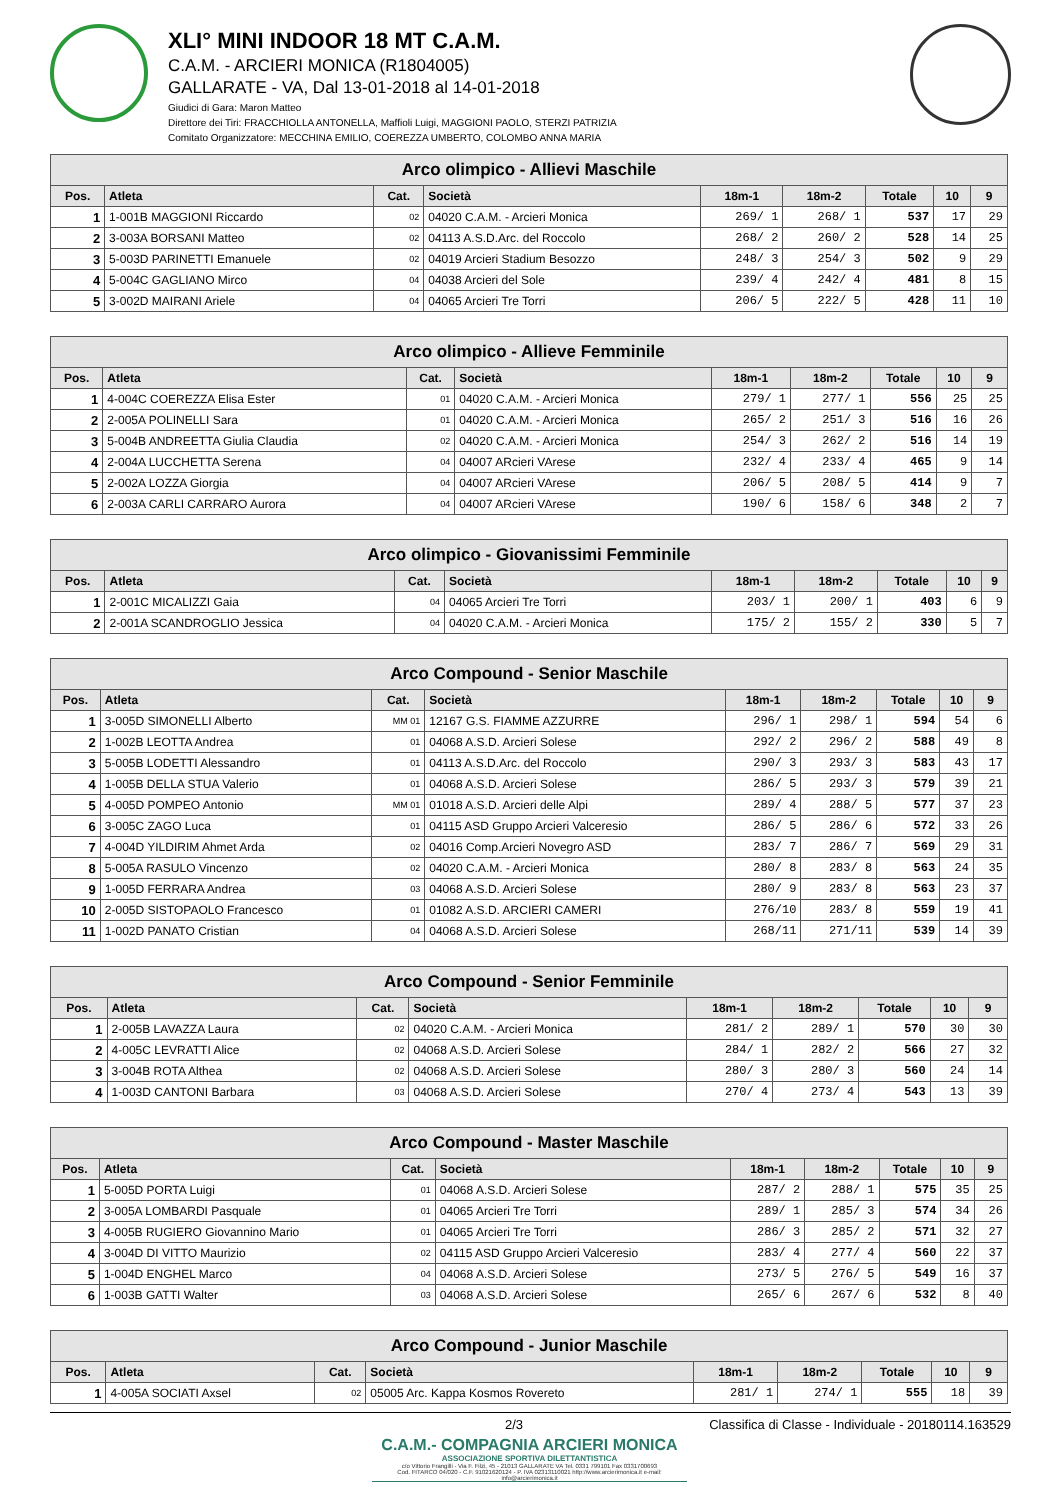XLI° MINI INDOOR 18 MT C.A.M.
C.A.M. - ARCIERI MONICA (R1804005)
GALLARATE - VA, Dal 13-01-2018 al 14-01-2018
Giudici di Gara: Maron Matteo
Direttore dei Tiri: FRACCHIOLLA ANTONELLA, Maffioli Luigi, MAGGIONI PAOLO, STERZI PATRIZIA
Comitato Organizzatore: MECCHINA EMILIO, COEREZZA UMBERTO, COLOMBO ANNA MARIA
| Arco olimpico - Allievi Maschile | | | | | | | | |
| --- | --- | --- | --- | --- | --- | --- | --- | --- |
| Pos. | Atleta | Cat. | Società | 18m-1 | 18m-2 | Totale | 10 | 9 |
| 1 | 1-001B MAGGIONI Riccardo | 02 | 04020 C.A.M. - Arcieri Monica | 269/ 1 | 268/ 1 | 537 | 17 | 29 |
| 2 | 3-003A BORSANI Matteo | 02 | 04113 A.S.D.Arc. del Roccolo | 268/ 2 | 260/ 2 | 528 | 14 | 25 |
| 3 | 5-003D PARINETTI Emanuele | 02 | 04019 Arcieri Stadium Besozzo | 248/ 3 | 254/ 3 | 502 | 9 | 29 |
| 4 | 5-004C GAGLIANO Mirco | 04 | 04038 Arcieri del Sole | 239/ 4 | 242/ 4 | 481 | 8 | 15 |
| 5 | 3-002D MAIRANI Ariele | 04 | 04065 Arcieri Tre Torri | 206/ 5 | 222/ 5 | 428 | 11 | 10 |
| Arco olimpico - Allieve Femminile | | | | | | | | |
| --- | --- | --- | --- | --- | --- | --- | --- | --- |
| Pos. | Atleta | Cat. | Società | 18m-1 | 18m-2 | Totale | 10 | 9 |
| 1 | 4-004C COEREZZA Elisa Ester | 01 | 04020 C.A.M. - Arcieri Monica | 279/ 1 | 277/ 1 | 556 | 25 | 25 |
| 2 | 2-005A POLINELLI Sara | 01 | 04020 C.A.M. - Arcieri Monica | 265/ 2 | 251/ 3 | 516 | 16 | 26 |
| 3 | 5-004B ANDREETTA Giulia Claudia | 02 | 04020 C.A.M. - Arcieri Monica | 254/ 3 | 262/ 2 | 516 | 14 | 19 |
| 4 | 2-004A LUCCHETTA Serena | 04 | 04007 ARcieri VArese | 232/ 4 | 233/ 4 | 465 | 9 | 14 |
| 5 | 2-002A LOZZA Giorgia | 04 | 04007 ARcieri VArese | 206/ 5 | 208/ 5 | 414 | 9 | 7 |
| 6 | 2-003A CARLI CARRARO Aurora | 04 | 04007 ARcieri VArese | 190/ 6 | 158/ 6 | 348 | 2 | 7 |
| Arco olimpico - Giovanissimi Femminile | | | | | | | | |
| --- | --- | --- | --- | --- | --- | --- | --- | --- |
| Pos. | Atleta | Cat. | Società | 18m-1 | 18m-2 | Totale | 10 | 9 |
| 1 | 2-001C MICALIZZI Gaia | 04 | 04065 Arcieri Tre Torri | 203/ 1 | 200/ 1 | 403 | 6 | 9 |
| 2 | 2-001A SCANDROGLIO Jessica | 04 | 04020 C.A.M. - Arcieri Monica | 175/ 2 | 155/ 2 | 330 | 5 | 7 |
| Arco Compound - Senior Maschile | | | | | | | | |
| --- | --- | --- | --- | --- | --- | --- | --- | --- |
| Pos. | Atleta | Cat. | Società | 18m-1 | 18m-2 | Totale | 10 | 9 |
| 1 | 3-005D SIMONELLI Alberto | MM 01 | 12167 G.S. FIAMME AZZURRE | 296/ 1 | 298/ 1 | 594 | 54 | 6 |
| 2 | 1-002B LEOTTA Andrea | 01 | 04068 A.S.D. Arcieri Solese | 292/ 2 | 296/ 2 | 588 | 49 | 8 |
| 3 | 5-005B LODETTI Alessandro | 01 | 04113 A.S.D.Arc. del Roccolo | 290/ 3 | 293/ 3 | 583 | 43 | 17 |
| 4 | 1-005B DELLA STUA Valerio | 01 | 04068 A.S.D. Arcieri Solese | 286/ 5 | 293/ 3 | 579 | 39 | 21 |
| 5 | 4-005D POMPEO Antonio | MM 01 | 01018 A.S.D. Arcieri delle Alpi | 289/ 4 | 288/ 5 | 577 | 37 | 23 |
| 6 | 3-005C ZAGO Luca | 01 | 04115 ASD Gruppo Arcieri Valceresio | 286/ 5 | 286/ 6 | 572 | 33 | 26 |
| 7 | 4-004D YILDIRIM Ahmet Arda | 02 | 04016 Comp.Arcieri Novegro ASD | 283/ 7 | 286/ 7 | 569 | 29 | 31 |
| 8 | 5-005A RASULO Vincenzo | 02 | 04020 C.A.M. - Arcieri Monica | 280/ 8 | 283/ 8 | 563 | 24 | 35 |
| 9 | 1-005D FERRARA Andrea | 03 | 04068 A.S.D. Arcieri Solese | 280/ 9 | 283/ 8 | 563 | 23 | 37 |
| 10 | 2-005D SISTOPAOLO Francesco | 01 | 01082 A.S.D. ARCIERI CAMERI | 276/10 | 283/ 8 | 559 | 19 | 41 |
| 11 | 1-002D PANATO Cristian | 04 | 04068 A.S.D. Arcieri Solese | 268/11 | 271/11 | 539 | 14 | 39 |
| Arco Compound - Senior Femminile | | | | | | | | |
| --- | --- | --- | --- | --- | --- | --- | --- | --- |
| Pos. | Atleta | Cat. | Società | 18m-1 | 18m-2 | Totale | 10 | 9 |
| 1 | 2-005B LAVAZZA Laura | 02 | 04020 C.A.M. - Arcieri Monica | 281/ 2 | 289/ 1 | 570 | 30 | 30 |
| 2 | 4-005C LEVRATTI Alice | 02 | 04068 A.S.D. Arcieri Solese | 284/ 1 | 282/ 2 | 566 | 27 | 32 |
| 3 | 3-004B ROTA Althea | 02 | 04068 A.S.D. Arcieri Solese | 280/ 3 | 280/ 3 | 560 | 24 | 14 |
| 4 | 1-003D CANTONI Barbara | 03 | 04068 A.S.D. Arcieri Solese | 270/ 4 | 273/ 4 | 543 | 13 | 39 |
| Arco Compound - Master Maschile | | | | | | | | |
| --- | --- | --- | --- | --- | --- | --- | --- | --- |
| Pos. | Atleta | Cat. | Società | 18m-1 | 18m-2 | Totale | 10 | 9 |
| 1 | 5-005D PORTA Luigi | 01 | 04068 A.S.D. Arcieri Solese | 287/ 2 | 288/ 1 | 575 | 35 | 25 |
| 2 | 3-005A LOMBARDI Pasquale | 01 | 04065 Arcieri Tre Torri | 289/ 1 | 285/ 3 | 574 | 34 | 26 |
| 3 | 4-005B RUGIERO Giovannino Mario | 01 | 04065 Arcieri Tre Torri | 286/ 3 | 285/ 2 | 571 | 32 | 27 |
| 4 | 3-004D DI VITTO Maurizio | 02 | 04115 ASD Gruppo Arcieri Valceresio | 283/ 4 | 277/ 4 | 560 | 22 | 37 |
| 5 | 1-004D ENGHEL Marco | 04 | 04068 A.S.D. Arcieri Solese | 273/ 5 | 276/ 5 | 549 | 16 | 37 |
| 6 | 1-003B GATTI Walter | 03 | 04068 A.S.D. Arcieri Solese | 265/ 6 | 267/ 6 | 532 | 8 | 40 |
| Arco Compound - Junior Maschile | | | | | | | | |
| --- | --- | --- | --- | --- | --- | --- | --- | --- |
| Pos. | Atleta | Cat. | Società | 18m-1 | 18m-2 | Totale | 10 | 9 |
| 1 | 4-005A SOCIATI Axsel | 02 | 05005 Arc. Kappa Kosmos Rovereto | 281/ 1 | 274/ 1 | 555 | 18 | 39 |
2/3 Classifica di Classe - Individuale - 20180114.163529
C.A.M.- COMPAGNIA ARCIERI MONICA
ASSOCIAZIONE SPORTIVA DILETTANTISTICA
c/o Vittorio Frangilli - Via F. Filzi, 45 - 21013 GALLARATE VA Tel. 0331 799101 Fax 0331700693
Cod. FITARCO 04/020 - C.F. 91021620124 - P. IVA 02313110021 http://www.arcierimonica.it e-mail: info@arcierimonica.it